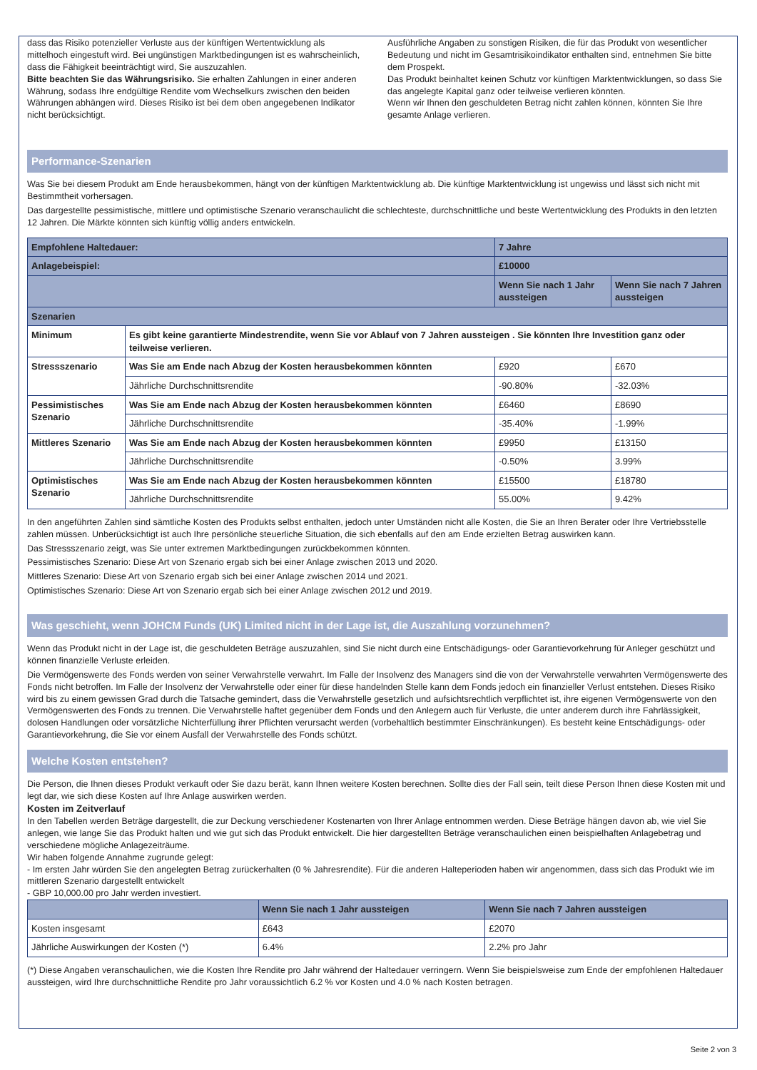dass das Risiko potenzieller Verluste aus der künftigen Wertentwicklung als mittelhoch eingestuft wird. Bei ungünstigen Marktbedingungen ist es wahrscheinlich, dass die Fähigkeit beeinträchtigt wird, Sie auszuzahlen.
Bitte beachten Sie das Währungsrisiko. Sie erhalten Zahlungen in einer anderen Währung, sodass Ihre endgültige Rendite vom Wechselkurs zwischen den beiden Währungen abhängen wird. Dieses Risiko ist bei dem oben angegebenen Indikator nicht berücksichtigt.
Ausführliche Angaben zu sonstigen Risiken, die für das Produkt von wesentlicher Bedeutung und nicht im Gesamtrisikoindikator enthalten sind, entnehmen Sie bitte dem Prospekt.
Das Produkt beinhaltet keinen Schutz vor künftigen Marktentwicklungen, so dass Sie das angelegte Kapital ganz oder teilweise verlieren könnten.
Wenn wir Ihnen den geschuldeten Betrag nicht zahlen können, könnten Sie Ihre gesamte Anlage verlieren.
Performance-Szenarien
Was Sie bei diesem Produkt am Ende herausbekommen, hängt von der künftigen Marktentwicklung ab. Die künftige Marktentwicklung ist ungewiss und lässt sich nicht mit Bestimmtheit vorhersagen.
Das dargestellte pessimistische, mittlere und optimistische Szenario veranschaulicht die schlechteste, durchschnittliche und beste Wertentwicklung des Produkts in den letzten 12 Jahren. Die Märkte könnten sich künftig völlig anders entwickeln.
| Empfohlene Haltedauer: | | 7 Jahre | |
| --- | --- | --- | --- |
| Anlagebeispiel: | | £10000 | |
| | | Wenn Sie nach 1 Jahr aussteigen | Wenn Sie nach 7 Jahren aussteigen |
| Szenarien | | | |
| Minimum | Es gibt keine garantierte Mindestrendite, wenn Sie vor Ablauf von 7 Jahren aussteigen . Sie könnten Ihre Investition ganz oder teilweise verlieren. | | |
| Stressszenario | Was Sie am Ende nach Abzug der Kosten herausbekommen könnten | £920 | £670 |
| | Jährliche Durchschnittsrendite | -90.80% | -32.03% |
| Pessimistisches Szenario | Was Sie am Ende nach Abzug der Kosten herausbekommen könnten | £6460 | £8690 |
| | Jährliche Durchschnittsrendite | -35.40% | -1.99% |
| Mittleres Szenario | Was Sie am Ende nach Abzug der Kosten herausbekommen könnten | £9950 | £13150 |
| | Jährliche Durchschnittsrendite | -0.50% | 3.99% |
| Optimistisches Szenario | Was Sie am Ende nach Abzug der Kosten herausbekommen könnten | £15500 | £18780 |
| | Jährliche Durchschnittsrendite | 55.00% | 9.42% |
In den angeführten Zahlen sind sämtliche Kosten des Produkts selbst enthalten, jedoch unter Umständen nicht alle Kosten, die Sie an Ihren Berater oder Ihre Vertriebsstelle zahlen müssen. Unberücksichtigt ist auch Ihre persönliche steuerliche Situation, die sich ebenfalls auf den am Ende erzielten Betrag auswirken kann.
Das Stressszenario zeigt, was Sie unter extremen Marktbedingungen zurückbekommen könnten.
Pessimistisches Szenario: Diese Art von Szenario ergab sich bei einer Anlage zwischen 2013 und 2020.
Mittleres Szenario: Diese Art von Szenario ergab sich bei einer Anlage zwischen 2014 und 2021.
Optimistisches Szenario: Diese Art von Szenario ergab sich bei einer Anlage zwischen 2012 und 2019.
Was geschieht, wenn JOHCM Funds (UK) Limited nicht in der Lage ist, die Auszahlung vorzunehmen?
Wenn das Produkt nicht in der Lage ist, die geschuldeten Beträge auszuzahlen, sind Sie nicht durch eine Entschädigungs- oder Garantievorkehrung für Anleger geschützt und können finanzielle Verluste erleiden.
Die Vermögenswerte des Fonds werden von seiner Verwahrstelle verwahrt. Im Falle der Insolvenz des Managers sind die von der Verwahrstelle verwahrten Vermögenswerte des Fonds nicht betroffen. Im Falle der Insolvenz der Verwahrstelle oder einer für diese handelnden Stelle kann dem Fonds jedoch ein finanzieller Verlust entstehen. Dieses Risiko wird bis zu einem gewissen Grad durch die Tatsache gemindert, dass die Verwahrstelle gesetzlich und aufsichtsrechtlich verpflichtet ist, ihre eigenen Vermögenswerte von den Vermögenswerten des Fonds zu trennen. Die Verwahrstelle haftet gegenüber dem Fonds und den Anlegern auch für Verluste, die unter anderem durch ihre Fahrlässigkeit, dolosen Handlungen oder vorsätzliche Nichterfüllung ihrer Pflichten verursacht werden (vorbehaltlich bestimmter Einschränkungen). Es besteht keine Entschädigungs- oder Garantievorkehrung, die Sie vor einem Ausfall der Verwahrstelle des Fonds schützt.
Welche Kosten entstehen?
Die Person, die Ihnen dieses Produkt verkauft oder Sie dazu berät, kann Ihnen weitere Kosten berechnen. Sollte dies der Fall sein, teilt diese Person Ihnen diese Kosten mit und legt dar, wie sich diese Kosten auf Ihre Anlage auswirken werden.
Kosten im Zeitverlauf
In den Tabellen werden Beträge dargestellt, die zur Deckung verschiedener Kostenarten von Ihrer Anlage entnommen werden. Diese Beträge hängen davon ab, wie viel Sie anlegen, wie lange Sie das Produkt halten und wie gut sich das Produkt entwickelt. Die hier dargestellten Beträge veranschaulichen einen beispielhaften Anlagebetrag und verschiedene mögliche Anlagezeiträume.
Wir haben folgende Annahme zugrunde gelegt:
- Im ersten Jahr würden Sie den angelegten Betrag zurückerhalten (0 % Jahresrendite). Für die anderen Halteperioden haben wir angenommen, dass sich das Produkt wie im mittleren Szenario dargestellt entwickelt
- GBP 10,000.00 pro Jahr werden investiert.
| | Wenn Sie nach 1 Jahr aussteigen | Wenn Sie nach 7 Jahren aussteigen |
| --- | --- | --- |
| Kosten insgesamt | £643 | £2070 |
| Jährliche Auswirkungen der Kosten (*) | 6.4% | 2.2% pro Jahr |
(*) Diese Angaben veranschaulichen, wie die Kosten Ihre Rendite pro Jahr während der Haltedauer verringern. Wenn Sie beispielsweise zum Ende der empfohlenen Haltedauer aussteigen, wird Ihre durchschnittliche Rendite pro Jahr voraussichtlich 6.2 % vor Kosten und 4.0 % nach Kosten betragen.
Seite 2 von 3